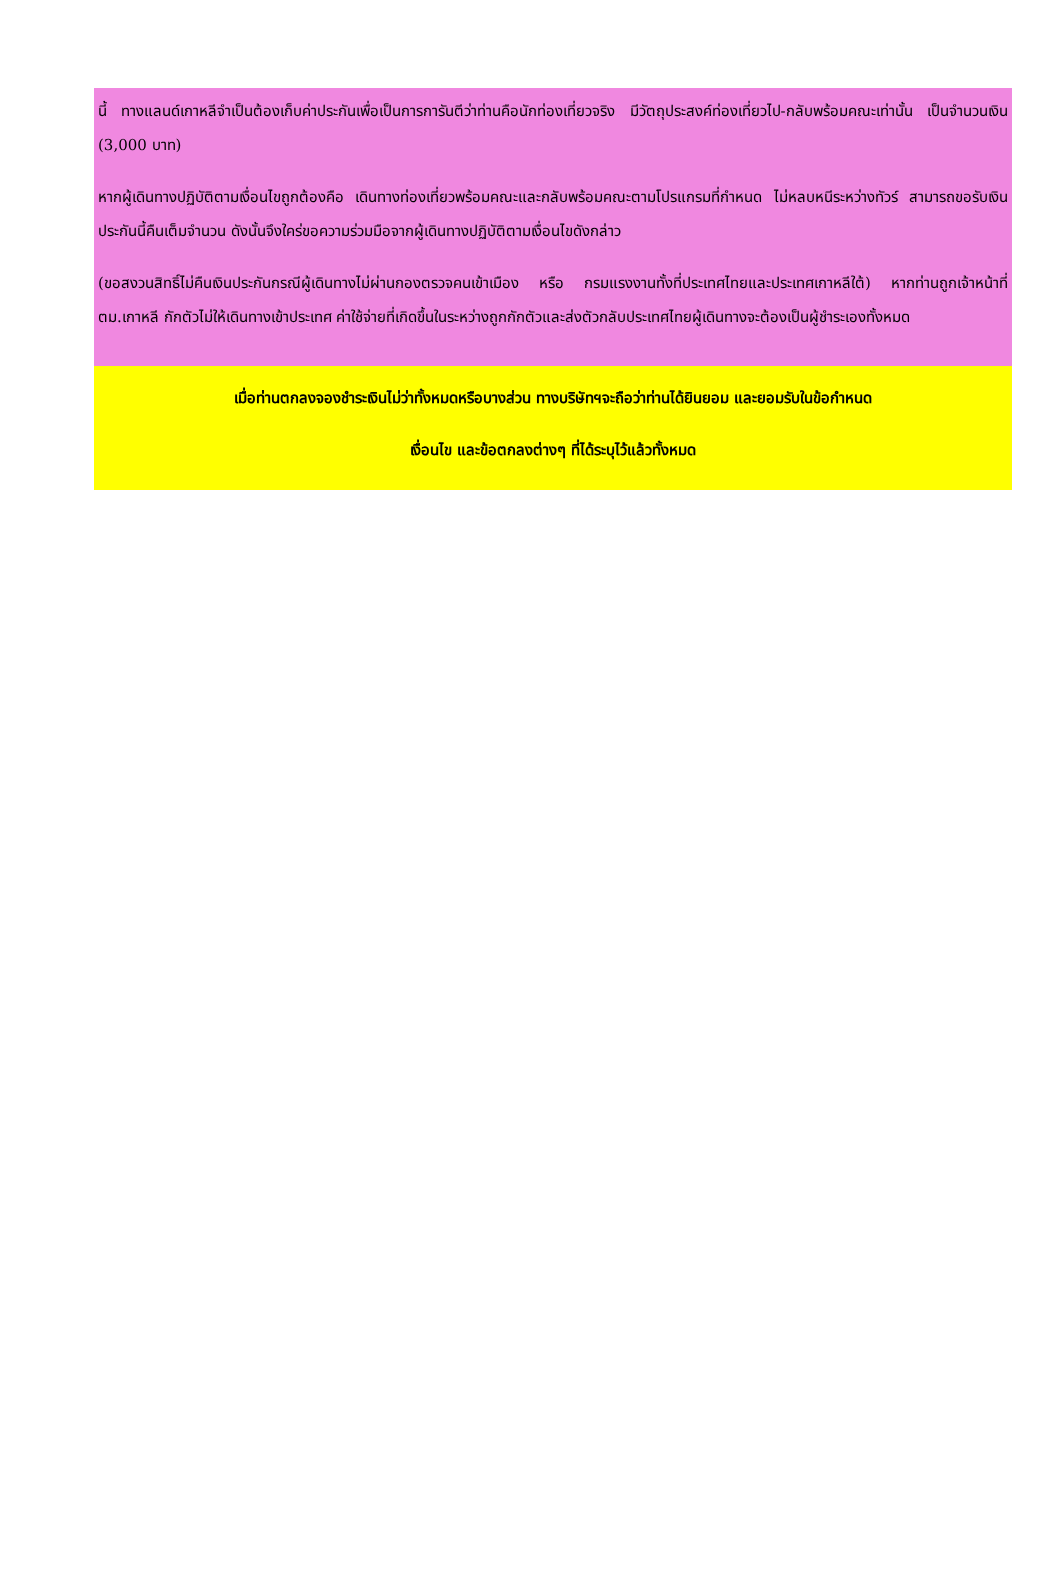นี้ ทางแลนด์เกาหลีจำเป็นต้องเก็บค่าประกันเพื่อเป็นการการันตีว่าท่านคือนักท่องเที่ยวจริง มีวัตถุประสงค์ท่องเที่ยวไป-กลับพร้อมคณะเท่านั้น เป็นจำนวนเงิน (3,000 บาท)
หากผู้เดินทางปฏิบัติตามเงื่อนไขถูกต้องคือ เดินทางท่องเที่ยวพร้อมคณะและกลับพร้อมคณะตามโปรแกรมที่กำหนด ไม่หลบหนีระหว่างทัวร์ สามารถขอรับเงินประกันนี้คืนเต็มจำนวน ดังนั้นจึงใคร่ขอความร่วมมือจากผู้เดินทางปฏิบัติตามเงื่อนไขดังกล่าว
(ขอสงวนสิทธิ์ไม่คืนเงินประกันกรณีผู้เดินทางไม่ผ่านกองตรวจคนเข้าเมือง หรือ กรมแรงงานทั้งที่ประเทศไทยและประเทศเกาหลีใต้) หากท่านถูกเจ้าหน้าที่ตม.เกาหลี กักตัวไม่ให้เดินทางเข้าประเทศ ค่าใช้จ่ายที่เกิดขึ้นในระหว่างถูกกักตัวและส่งตัวกลับประเทศไทยผู้เดินทางจะต้องเป็นผู้ชำระเองทั้งหมด
เมื่อท่านตกลงจองชำระเงินไม่ว่าทั้งหมดหรือบางส่วน ทางบริษัทฯจะถือว่าท่านได้ยินยอม และยอมรับในข้อกำหนด
เงื่อนไข และข้อตกลงต่างๆ ที่ได้ระบุไว้แล้วทั้งหมด